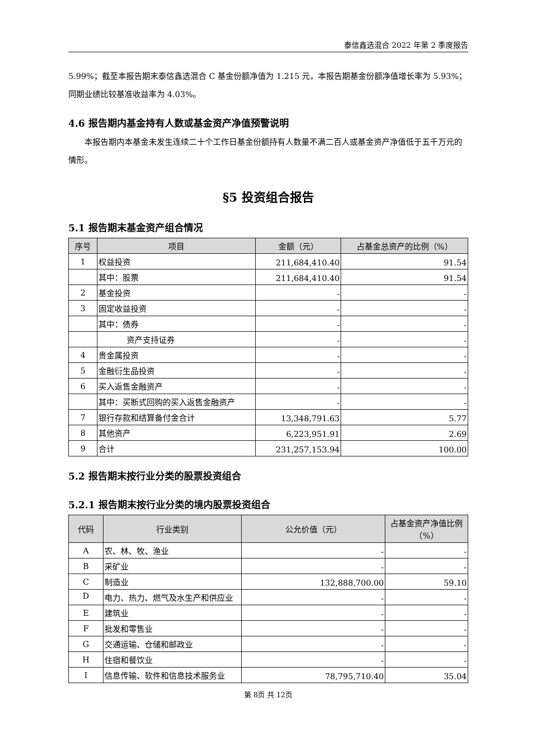泰信鑫选混合 2022 年第 2 季度报告
5.99%；截至本报告期末泰信鑫选混合 C 基金份额净值为 1.215 元，本报告期基金份额净值增长率为 5.93%；同期业绩比较基准收益率为 4.03%。
4.6 报告期内基金持有人数或基金资产净值预警说明
本报告期内本基金未发生连续二十个工作日基金份额持有人数量不满二百人或基金资产净值低于五千万元的情形。
§5 投资组合报告
5.1 报告期末基金资产组合情况
| 序号 | 项目 | 金额（元） | 占基金总资产的比例（%） |
| --- | --- | --- | --- |
| 1 | 权益投资 | 211,684,410.40 | 91.54 |
| | 其中：股票 | 211,684,410.40 | 91.54 |
| 2 | 基金投资 | - | - |
| 3 | 固定收益投资 | - | - |
| | 其中：债券 | - | - |
| | 资产支持证券 | - | - |
| 4 | 贵金属投资 | - | - |
| 5 | 金融衍生品投资 | - | - |
| 6 | 买入返售金融资产 | - | - |
| | 其中：买断式回购的买入返售金融资产 | - | - |
| 7 | 银行存款和结算备付金合计 | 13,348,791.63 | 5.77 |
| 8 | 其他资产 | 6,223,951.91 | 2.69 |
| 9 | 合计 | 231,257,153.94 | 100.00 |
5.2 报告期末按行业分类的股票投资组合
5.2.1 报告期末按行业分类的境内股票投资组合
| 代码 | 行业类别 | 公允价值（元） | 占基金资产净值比例（%） |
| --- | --- | --- | --- |
| A | 农、林、牧、渔业 | - | - |
| B | 采矿业 | - | - |
| C | 制造业 | 132,888,700.00 | 59.10 |
| D | 电力、热力、燃气及水生产和供应业 | - | - |
| E | 建筑业 | - | - |
| F | 批发和零售业 | - | - |
| G | 交通运输、仓储和邮政业 | - | - |
| H | 住宿和餐饮业 | - | - |
| I | 信息传输、软件和信息技术服务业 | 78,795,710.40 | 35.04 |
第 8页 共 12页